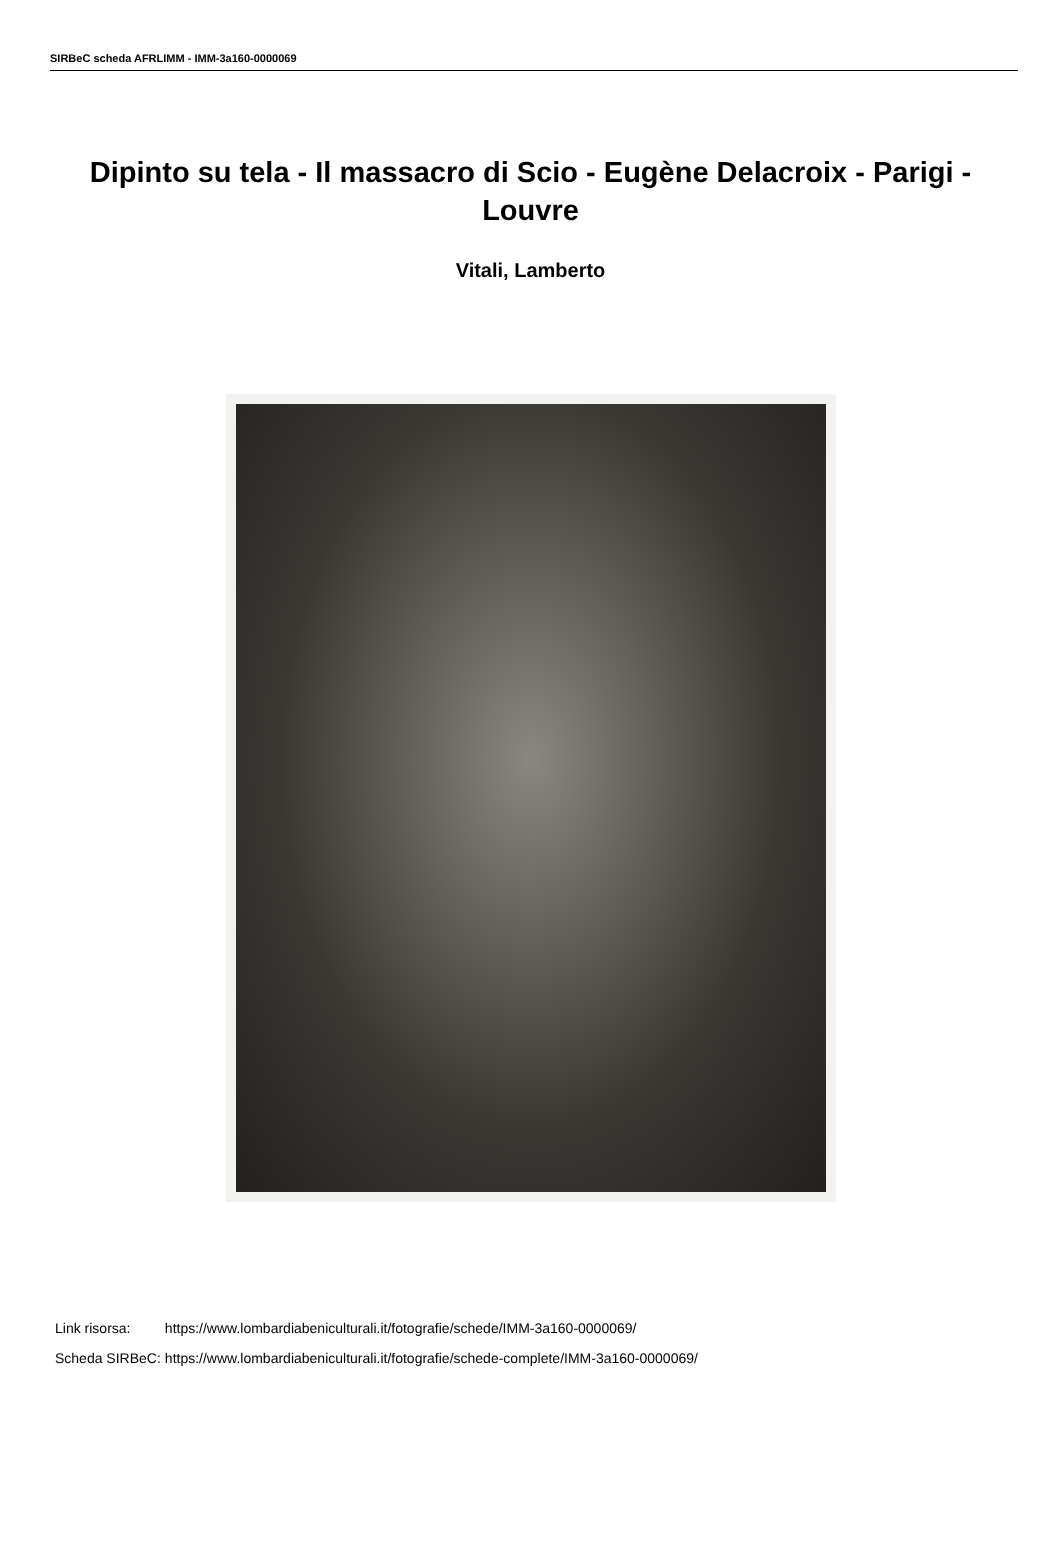SIRBeC scheda AFRLIMM - IMM-3a160-0000069
Dipinto su tela - Il massacro di Scio - Eugène Delacroix - Parigi - Louvre
Vitali, Lamberto
| Link risorsa: | https://www.lombardiabeniculturali.it/fotografie/schede/IMM-3a160-0000069/ |
| Scheda SIRBeC: | https://www.lombardiabeniculturali.it/fotografie/schede-complete/IMM-3a160-0000069/ |